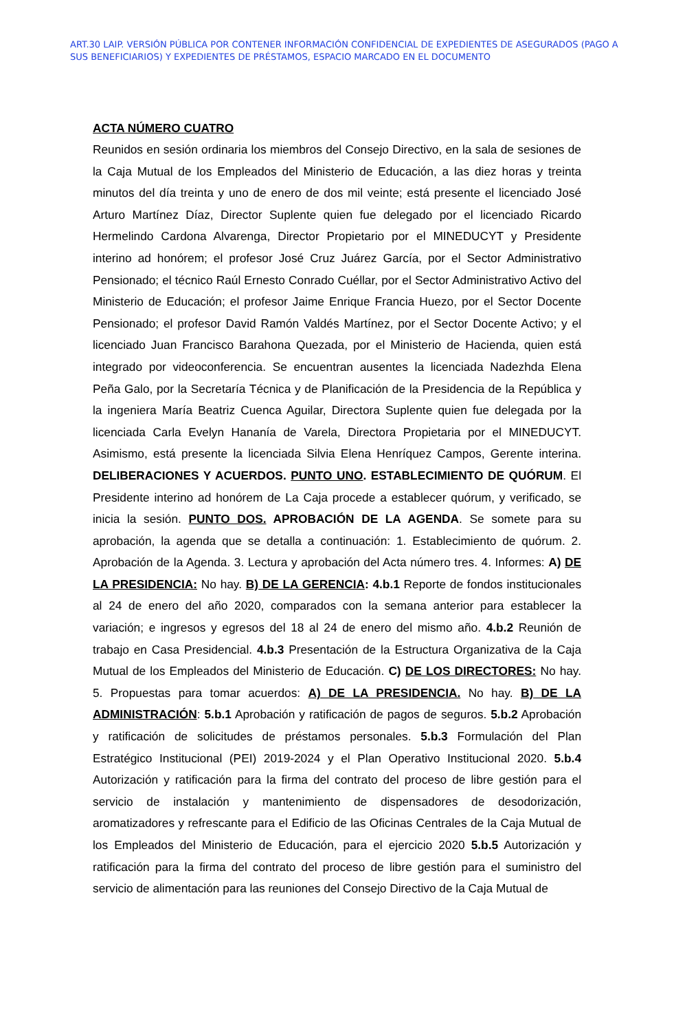ART.30 LAIP. VERSIÓN PÚBLICA POR CONTENER INFORMACIÓN CONFIDENCIAL DE EXPEDIENTES DE ASEGURADOS (PAGO A SUS BENEFICIARIOS) Y EXPEDIENTES DE PRÉSTAMOS, ESPACIO MARCADO EN EL DOCUMENTO
ACTA NÚMERO CUATRO
Reunidos en sesión ordinaria los miembros del Consejo Directivo, en la sala de sesiones de la Caja Mutual de los Empleados del Ministerio de Educación, a las diez horas y treinta minutos del día treinta y uno de enero de dos mil veinte; está presente el licenciado José Arturo Martínez Díaz, Director Suplente quien fue delegado por el licenciado Ricardo Hermelindo Cardona Alvarenga, Director Propietario por el MINEDUCYT y Presidente interino ad honórem; el profesor José Cruz Juárez García, por el Sector Administrativo Pensionado; el técnico Raúl Ernesto Conrado Cuéllar, por el Sector Administrativo Activo del Ministerio de Educación; el profesor Jaime Enrique Francia Huezo, por el Sector Docente Pensionado; el profesor David Ramón Valdés Martínez, por el Sector Docente Activo; y el licenciado Juan Francisco Barahona Quezada, por el Ministerio de Hacienda, quien está integrado por videoconferencia. Se encuentran ausentes la licenciada Nadezhda Elena Peña Galo, por la Secretaría Técnica y de Planificación de la Presidencia de la República y la ingeniera María Beatriz Cuenca Aguilar, Directora Suplente quien fue delegada por la licenciada Carla Evelyn Hananía de Varela, Directora Propietaria por el MINEDUCYT. Asimismo, está presente la licenciada Silvia Elena Henríquez Campos, Gerente interina. DELIBERACIONES Y ACUERDOS. PUNTO UNO. ESTABLECIMIENTO DE QUÓRUM. El Presidente interino ad honórem de La Caja procede a establecer quórum, y verificado, se inicia la sesión. PUNTO DOS. APROBACIÓN DE LA AGENDA. Se somete para su aprobación, la agenda que se detalla a continuación: 1. Establecimiento de quórum. 2. Aprobación de la Agenda. 3. Lectura y aprobación del Acta número tres. 4. Informes: A) DE LA PRESIDENCIA: No hay. B) DE LA GERENCIA: 4.b.1 Reporte de fondos institucionales al 24 de enero del año 2020, comparados con la semana anterior para establecer la variación; e ingresos y egresos del 18 al 24 de enero del mismo año. 4.b.2 Reunión de trabajo en Casa Presidencial. 4.b.3 Presentación de la Estructura Organizativa de la Caja Mutual de los Empleados del Ministerio de Educación. C) DE LOS DIRECTORES: No hay. 5. Propuestas para tomar acuerdos: A) DE LA PRESIDENCIA. No hay. B) DE LA ADMINISTRACIÓN: 5.b.1 Aprobación y ratificación de pagos de seguros. 5.b.2 Aprobación y ratificación de solicitudes de préstamos personales. 5.b.3 Formulación del Plan Estratégico Institucional (PEI) 2019-2024 y el Plan Operativo Institucional 2020. 5.b.4 Autorización y ratificación para la firma del contrato del proceso de libre gestión para el servicio de instalación y mantenimiento de dispensadores de desodorización, aromatizadores y refrescante para el Edificio de las Oficinas Centrales de la Caja Mutual de los Empleados del Ministerio de Educación, para el ejercicio 2020 5.b.5 Autorización y ratificación para la firma del contrato del proceso de libre gestión para el suministro del servicio de alimentación para las reuniones del Consejo Directivo de la Caja Mutual de